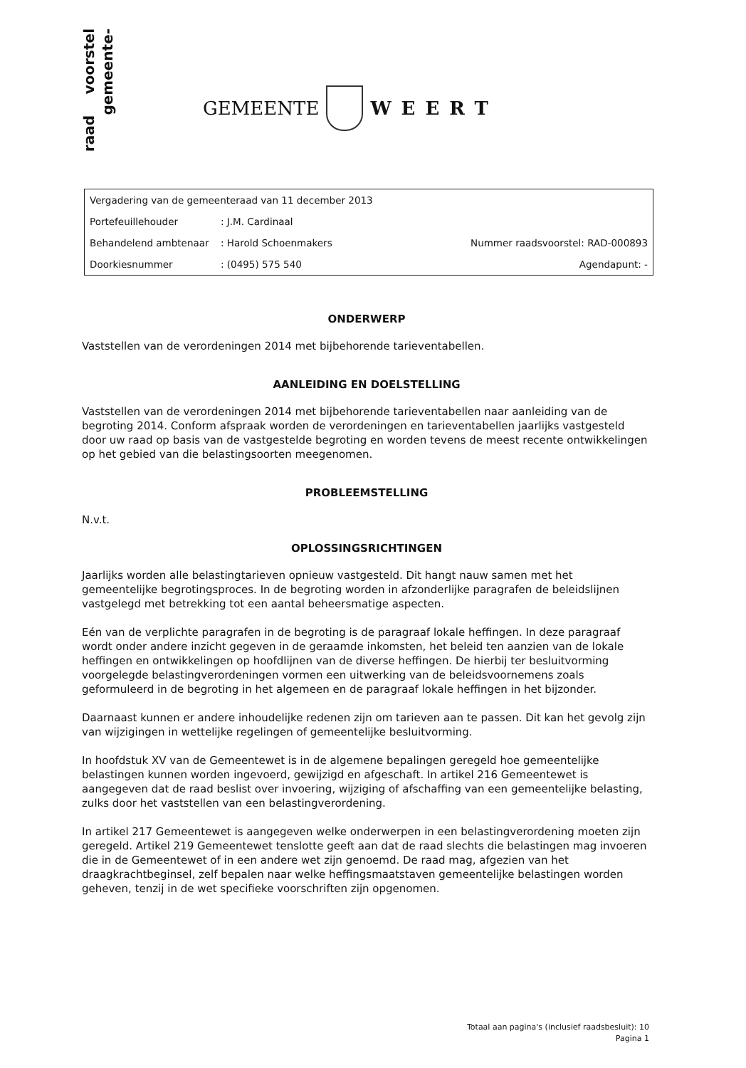voorstel
gemeente-
raad
GEMEENTE WEERT
| Vergadering van de gemeenteraad van 11 december 2013 | | |
| Portefeuillehouder | : J.M. Cardinaal | |
| Behandelend ambtenaar | : Harold Schoenmakers | Nummer raadsvoorstel: RAD-000893 |
| Doorkiesnummer | : (0495) 575 540 | Agendapunt: - |
ONDERWERP
Vaststellen van de verordeningen 2014 met bijbehorende tarieventabellen.
AANLEIDING EN DOELSTELLING
Vaststellen van de verordeningen 2014 met bijbehorende tarieventabellen naar aanleiding van de begroting 2014. Conform afspraak worden de verordeningen en tarieventabellen jaarlijks vastgesteld door uw raad op basis van de vastgestelde begroting en worden tevens de meest recente ontwikkelingen op het gebied van die belastingsoorten meegenomen.
PROBLEEMSTELLING
N.v.t.
OPLOSSINGSRICHTINGEN
Jaarlijks worden alle belastingtarieven opnieuw vastgesteld. Dit hangt nauw samen met het gemeentelijke begrotingsproces. In de begroting worden in afzonderlijke paragrafen de beleidslijnen vastgelegd met betrekking tot een aantal beheersmatige aspecten.
Eén van de verplichte paragrafen in de begroting is de paragraaf lokale heffingen. In deze paragraaf wordt onder andere inzicht gegeven in de geraamde inkomsten, het beleid ten aanzien van de lokale heffingen en ontwikkelingen op hoofdlijnen van de diverse heffingen. De hierbij ter besluitvorming voorgelegde belastingverordeningen vormen een uitwerking van de beleidsvoornemens zoals geformuleerd in de begroting in het algemeen en de paragraaf lokale heffingen in het bijzonder.
Daarnaast kunnen er andere inhoudelijke redenen zijn om tarieven aan te passen. Dit kan het gevolg zijn van wijzigingen in wettelijke regelingen of gemeentelijke besluitvorming.
In hoofdstuk XV van de Gemeentewet is in de algemene bepalingen geregeld hoe gemeentelijke belastingen kunnen worden ingevoerd, gewijzigd en afgeschaft. In artikel 216 Gemeentewet is aangegeven dat de raad beslist over invoering, wijziging of afschaffing van een gemeentelijke belasting, zulks door het vaststellen van een belastingverordening.
In artikel 217 Gemeentewet is aangegeven welke onderwerpen in een belastingverordening moeten zijn geregeld. Artikel 219 Gemeentewet tenslotte geeft aan dat de raad slechts die belastingen mag invoeren die in de Gemeentewet of in een andere wet zijn genoemd. De raad mag, afgezien van het draagkrachtbeginsel, zelf bepalen naar welke heffingsmaatstaven gemeentelijke belastingen worden geheven, tenzij in de wet specifieke voorschriften zijn opgenomen.
Totaal aan pagina's (inclusief raadsbesluit): 10
Pagina 1